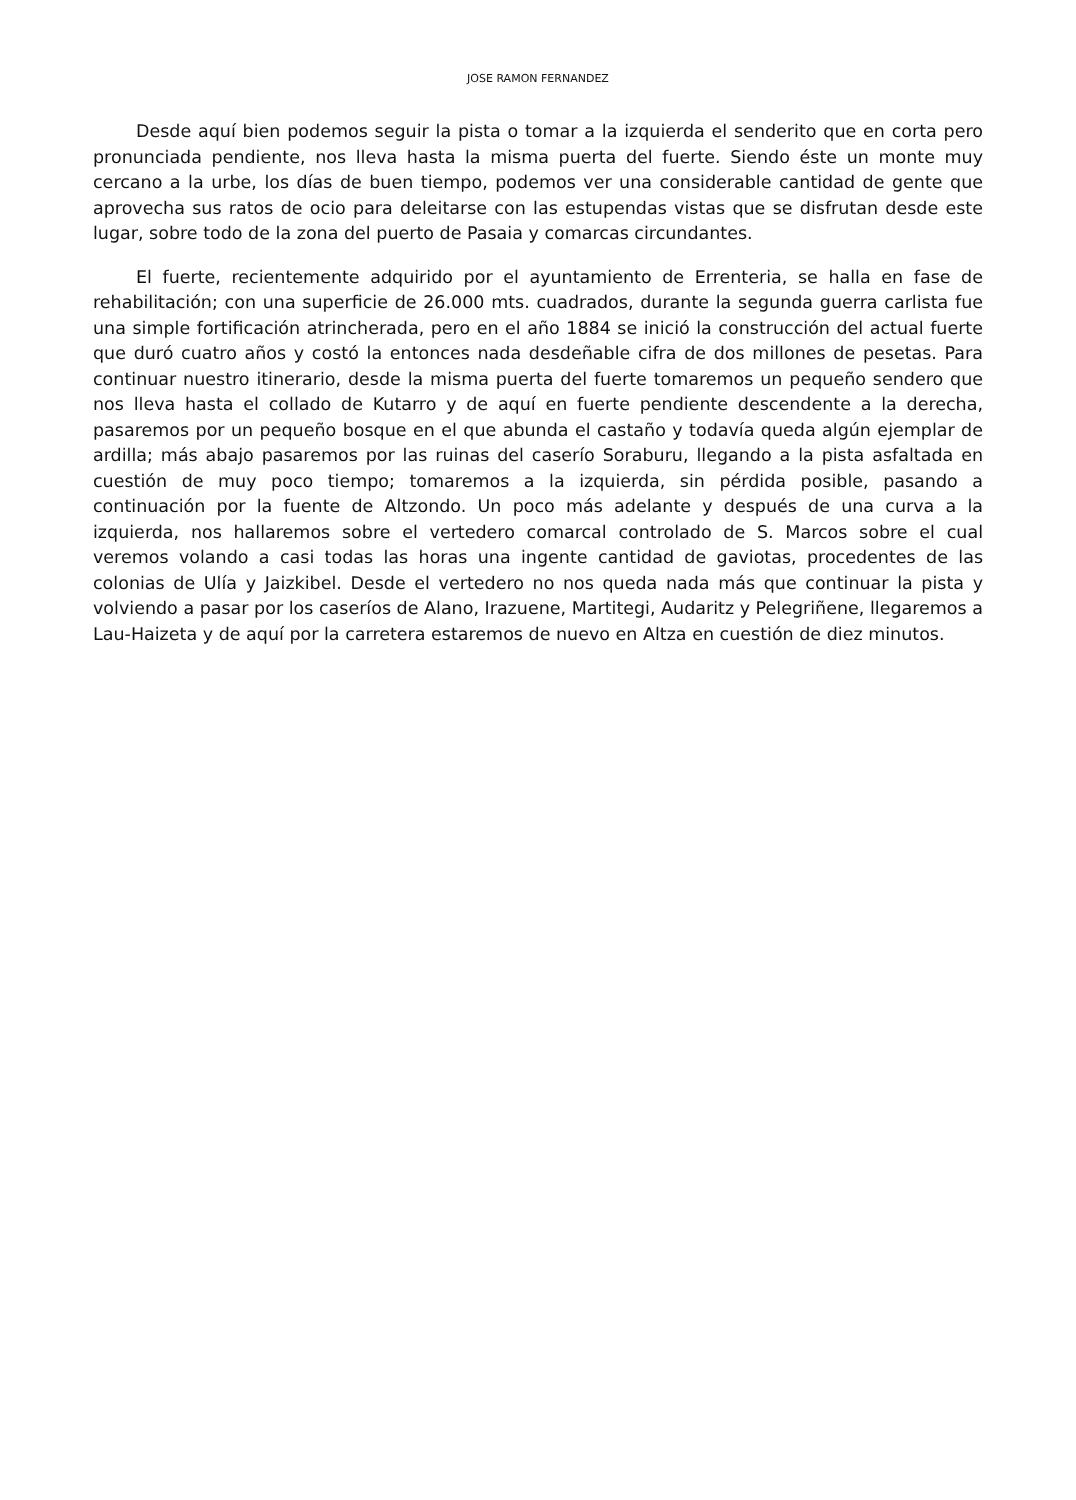JOSE RAMON FERNANDEZ
Desde aquí bien podemos seguir la pista o tomar a la izquierda el senderito que en corta pero pronunciada pendiente, nos lleva hasta la misma puerta del fuerte. Siendo éste un monte muy cercano a la urbe, los días de buen tiempo, podemos ver una considerable cantidad de gente que aprovecha sus ratos de ocio para deleitarse con las estupendas vistas que se disfrutan desde este lugar, sobre todo de la zona del puerto de Pasaia y comarcas circundantes.
El fuerte, recientemente adquirido por el ayuntamiento de Errenteria, se halla en fase de rehabilitación; con una superficie de 26.000 mts. cuadrados, durante la segunda guerra carlista fue una simple fortificación atrincherada, pero en el año 1884 se inició la construcción del actual fuerte que duró cuatro años y costó la entonces nada desdeñable cifra de dos millones de pesetas. Para continuar nuestro itinerario, desde la misma puerta del fuerte tomaremos un pequeño sendero que nos lleva hasta el collado de Kutarro y de aquí en fuerte pendiente descendente a la derecha, pasaremos por un pequeño bosque en el que abunda el castaño y todavía queda algún ejemplar de ardilla; más abajo pasaremos por las ruinas del caserío Soraburu, llegando a la pista asfaltada en cuestión de muy poco tiempo; tomaremos a la izquierda, sin pérdida posible, pasando a continuación por la fuente de Altzondo. Un poco más adelante y después de una curva a la izquierda, nos hallaremos sobre el vertedero comarcal controlado de S. Marcos sobre el cual veremos volando a casi todas las horas una ingente cantidad de gaviotas, procedentes de las colonias de Ulía y Jaizkibel. Desde el vertedero no nos queda nada más que continuar la pista y volviendo a pasar por los caseríos de Alano, Irazuene, Martitegi, Audaritz y Pelegriñene, llegaremos a Lau-Haizeta y de aquí por la carretera estaremos de nuevo en Altza en cuestión de diez minutos.